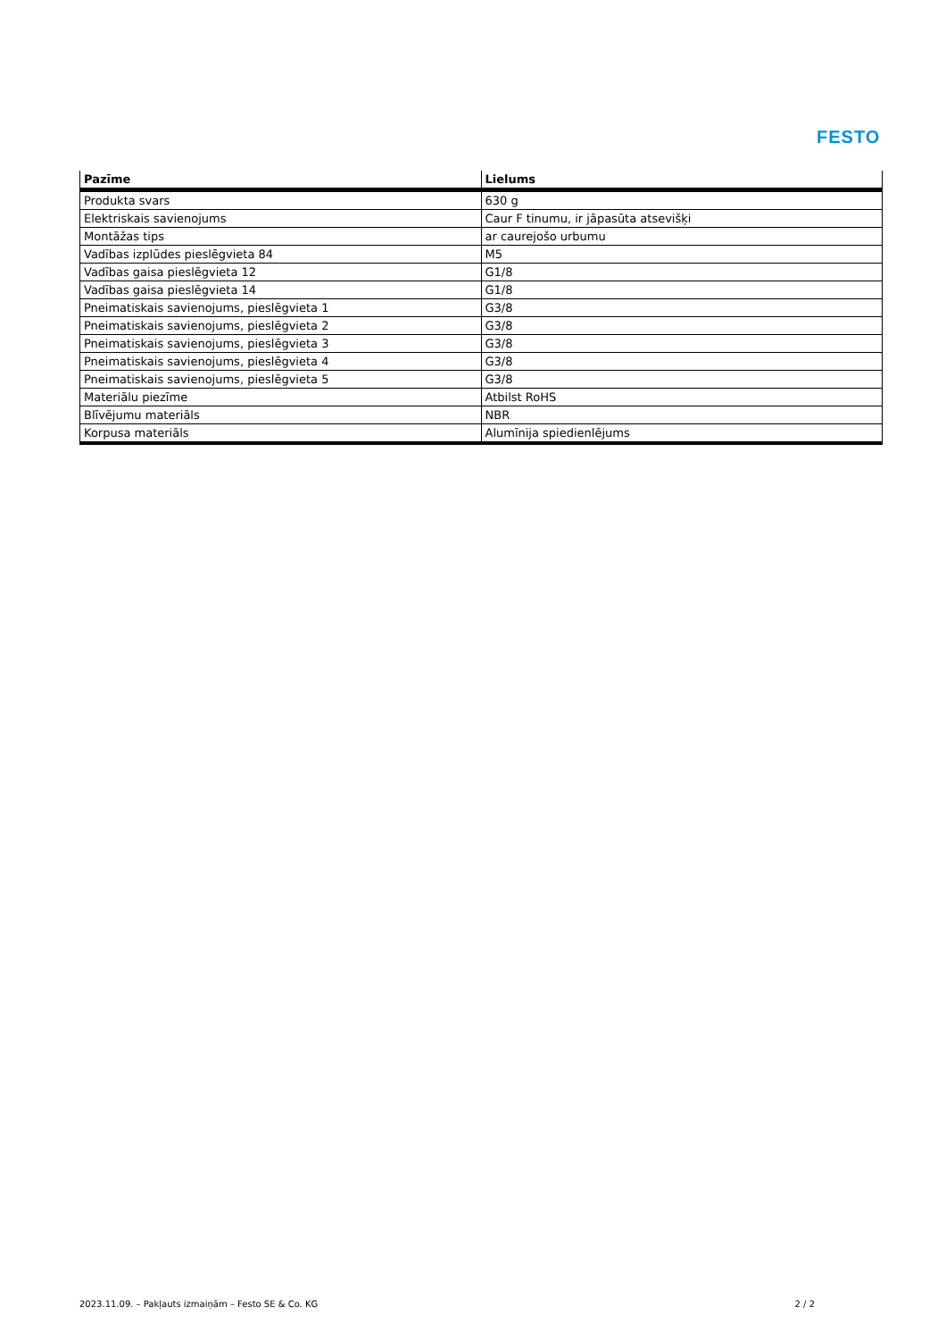FESTO
| Pazīme | Lielums |
| --- | --- |
| Produkta svars | 630 g |
| Elektriskais savienojums | Caur F tinumu, ir jāpasūta atsevišķi |
| Montāžas tips | ar caurejošo urbumu |
| Vadības izplūdes pieslēgvieta 84 | M5 |
| Vadības gaisa pieslēgvieta 12 | G1/8 |
| Vadības gaisa pieslēgvieta 14 | G1/8 |
| Pneimatiskais savienojums, pieslēgvieta 1 | G3/8 |
| Pneimatiskais savienojums, pieslēgvieta 2 | G3/8 |
| Pneimatiskais savienojums, pieslēgvieta 3 | G3/8 |
| Pneimatiskais savienojums, pieslēgvieta 4 | G3/8 |
| Pneimatiskais savienojums, pieslēgvieta 5 | G3/8 |
| Materiālu piezīme | Atbilst RoHS |
| Blīvējumu materiāls | NBR |
| Korpusa materiāls | Alumīnija spiedienlējums |
2023.11.09. – Pakļauts izmaiņām – Festo SE & Co. KG 2 / 2